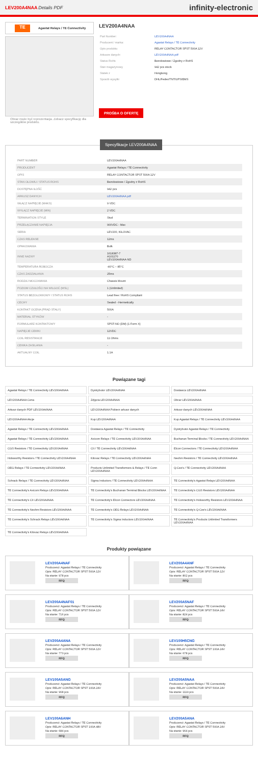LEV200A4NAA Details PDF
infinity-electronic
TE
Agastat Relays / TE Connectivity
Obraz może być reprezentacja. Zobacz specyfikację dla szczegółów produktu.
LEV200A4NAA
| Part Number: | LEV200A4NAA |
| Producent / marka: | Agastat Relays / TE Connectivity |
| Opis produktu | RELAY CONTACTOR SPST 500A 12V |
| Arkusze danych: | LEV200A4NAA.pdf |
| Status RoHs | Bezołowiowe / Zgodny z RoHS |
| Stan magazynowy | 942 pcs stock |
| Statek z | Hongkong |
| Sposób wysyłki | DHL/Fedex/TNT/UPS/EMS |
PROŚBA O OFERTĘ
Specyfikacje LEV200A4NAA
| PART NUMBER | LEV200A4NAA |
| PRODUCENT | Agastat Relays / TE Connectivity |
| OPIS | RELAY CONTACTOR SPST 500A 12V |
| STAN OŁOWIU / STATUS ROHS | Bezołowiowe / Zgodny z RoHS |
| DOSTĘPNA ILOŚĆ | 942 pcs |
| ARKUSZ DANYCH | LEV200A4NAA.pdf |
| WŁĄCZ NAPIĘCIE (MAKS) | 9 VDC |
| WYŁĄCZ NAPIĘCIE (MIN) | 2 VDC |
| TERMINATION STYLE | Stud |
| PRZEŁĄCZANIE NAPIĘCIA | 900VDC - Max |
| SERIA | LEV200, KILOVAC |
| CZAS RELEASE | 12ms |
| OPAKOWANIA | Bulk |
| INNE NAZWY | 1618387-7 A101170 LEV200A4NAA-ND |
| TEMPERATURA ROBOCZA | -40°C ~ 85°C |
| CZAS ZADZIAŁANIA | 25ms |
| RODZAJ MOCOWANIA | Chassis Mount |
| POZIOM CZUŁOŚCI NA WILGOĆ (MSL) | 1 (Unlimited) |
| STATUS BEZOŁOWIOWY / STATUS ROHS | Lead free / RoHS Compliant |
| CECHY | Sealed - Hermetically |
| KONTAKT OCENA (PRĄD STAŁY) | 500A |
| MATERIAŁ STYKÓW | - |
| FORMULARZ KONTAKTOWY | SPST-NO (DM) (1 Form X) |
| NAPIĘCIE CEWKI | 12VDC |
| COIL RESISTANCE | 11 Ohms |
| CEWKA ZASILANIA | - |
| AKTUALNY COIL | 1.1A |
Powiązane tagi
Agastat Relays / TE Connectivity LEV200A4NAA
Dystrybutor LEV200A4NAA
Dostawca LEV200A4NAA
LEV200A4NAA Cena
Zdjęcia LEV200A4NAA
Obraz LEV200A4NAA
Arkusz danych PDF LEV200A4NAA
LEV200A4NAA Pobierz arkusz danych
Arkusz danych LEV200A4NAA
LEV200A4NAA Akcje
Kup LEV200A4NAA
Kup Agastat Relays / TE Connectivity LEV200A4NAA
Agastat Relays / TE Connectivity LEV200A4NAA
Dostawca Agastat Relays / TE Connectivity
Dystrybutor Agastat Relays / TE Connectivity
Agastat Relays / TE Connectivity LEV200A4NAA
Axicom Relays / TE Connectivity LEV200A4NAA
Buchanan Terminal Blocks / TE Connectivity LEV200A4NAA
CGS Resistors / TE Connectivity LEV200A4NAA
CII / TE Connectivity LEV200A4NAA
Elcon Connectors / TE Connectivity LEV200A4NAA
Holsworthy Resistors / TE Connectivity LEV200A4NAA
Kilovac Relays / TE Connectivity LEV200A4NAA
Neohm Resistors / TE Connectivity LEV200A4NAA
OEG Relays / TE Connectivity LEV200A4NAA
Products Unlimited Transformers & Relays / TE Conn LEV200A4NAA
Q-Cee's / TE Connectivity LEV200A4NAA
Schrack Relays / TE Connectivity LEV200A4NAA
Sigma Inductors / TE Connectivity LEV200A4NAA
TE Connectivity's Agastat Relays LEV200A4NAA
TE Connectivity's Axicom Relays LEV200A4NAA
TE Connectivity's Buchanan Terminal Blocks LEV200A4NAA
TE Connectivity's CGS Resistors LEV200A4NAA
TE Connectivity's CII LEV200A4NAA
TE Connectivity's Elcon Connectors LEV200A4NAA
TE Connectivity's Holsworthy Resistors LEV200A4NAA
TE Connectivity's Neohm Resistors LEV200A4NAA
TE Connectivity's OEG Relays LEV200A4NAA
TE Connectivity's Q-Cee's LEV200A4NAA
TE Connectivity's Schrack Relays LEV200A4NAA
TE Connectivity's Sigma Inductors LEV200A4NAA
TE Connectivity's Products Unlimited Transformers LEV200A4NAA
TE Connectivity's Kilovac Relays LEV200A4NAA
Produkty powiązane
LEV200A4NAF
Producenci: Agastat Relays / TE Connectivity
Opis: RELAY CONTACTOR SPST 500A 12V
Na stanie: 978 pcs
RFQ
LEV200A4ANF
Producenci: Agastat Relays / TE Connectivity
Opis: RELAY CONTACTOR SPST 500A 12V
Na stanie: 802 pcs
RFQ
LEV200A4NAF01
Producenci: Agastat Relays / TE Connectivity
Opis: RELAY CONTACTOR SPST 500A 12V
Na stanie: 716 pcs
RFQ
LEV200A5NAF
Producenci: Agastat Relays / TE Connectivity
Opis: RELAY CONTACTOR SPST 500A 24V
Na stanie: 824 pcs
RFQ
LEV200A4ANA
Producenci: Agastat Relays / TE Connectivity
Opis: RELAY CONTACTOR SPST 500A 12V
Na stanie: 773 pcs
RFQ
LEV100H5CNG
Producenci: Agastat Relays / TE Connectivity
Opis: RELAY CONTACTOR SPST 100A 24V
Na stanie: 678 pcs
RFQ
LEV100A5ANG
Producenci: Agastat Relays / TE Connectivity
Opis: RELAY CONTACTOR SPST 100A 24V
Na stanie: 968 pcs
RFQ
LEV200A5NAA
Producenci: Agastat Relays / TE Connectivity
Opis: RELAY CONTACTOR SPST 500A 24V
Na stanie: 1119 pcs
RFQ
LEV100A6ANH
Producenci: Agastat Relays / TE Connectivity
Opis: RELAY CONTACTOR SPST 100A 48V
Na stanie: 684 pcs
RFQ
LEV200A5ANA
Producenci: Agastat Relays / TE Connectivity
Opis: RELAY CONTACTOR SPST 500A 24V
Na stanie: 964 pcs
RFQ